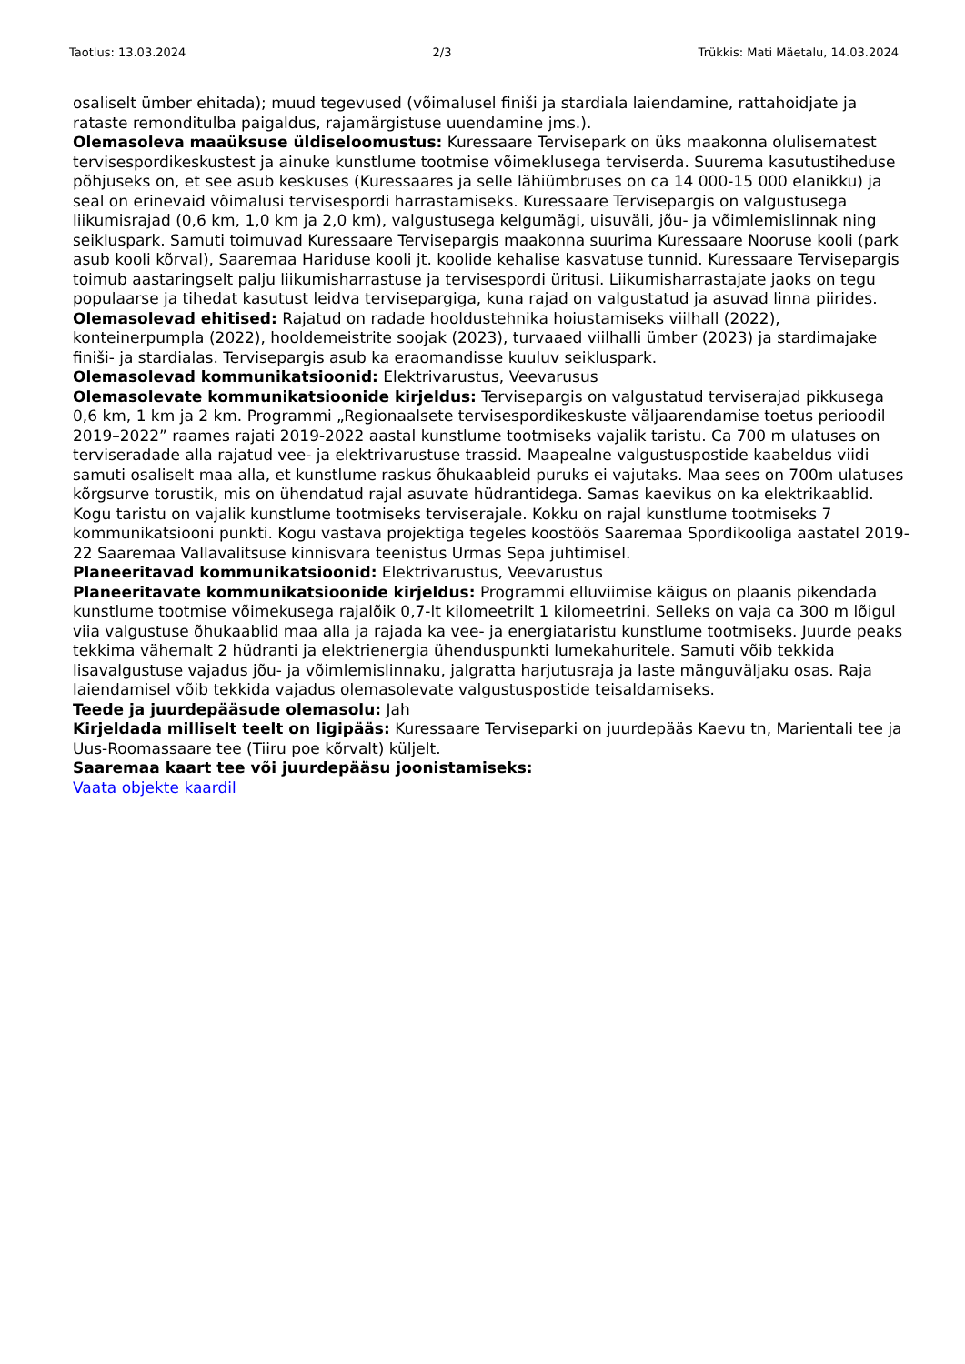Taotlus: 13.03.2024 2/3 Trükkis: Mati Mäetalu, 14.03.2024
osaliselt ümber ehitada); muud tegevused (võimalusel finiši ja stardiala laiendamine, rattahoidjate ja rataste remonditulba paigaldus, rajamärgistuse uuendamine jms.).
Olemasoleva maaüksuse üldiseloomustus: Kuressaare Tervisepark on üks maakonna olulisematest tervisespordikeskustest ja ainuke kunstlume tootmise võimeklusega terviserda. Suurema kasutustiheduse põhjuseks on, et see asub keskuses (Kuressaares ja selle lähiümbruses on ca 14 000-15 000 elanikku) ja seal on erinevaid võimalusi tervisespordi harrastamiseks. Kuressaare Tervisepargis on valgustusega liikumisrajad (0,6 km, 1,0 km ja 2,0 km), valgustusega kelgumägi, uisuväli, jõu- ja võimlemislinnak ning seikluspark. Samuti toimuvad Kuressaare Tervisepargis maakonna suurima Kuressaare Nooruse kooli (park asub kooli kõrval), Saaremaa Hariduse kooli jt. koolide kehalise kasvatuse tunnid. Kuressaare Tervisepargis toimub aastaringselt palju liikumisharrastuse ja tervisespordi üritusi. Liikumisharrastajate jaoks on tegu populaarse ja tihedat kasutust leidva tervisepargiga, kuna rajad on valgustatud ja asuvad linna piirides.
Olemasolevad ehitised: Rajatud on radade hooldustehnika hoiustamiseks viilhall (2022), konteinerpumpla (2022), hooldemeistrite soojak (2023), turvaaed viilhalli ümber (2023) ja stardimajake finiši- ja stardialas. Tervisepargis asub ka eraomandisse kuuluv seikluspark.
Olemasolevad kommunikatsioonid: Elektrivarustus, Veevarusus
Olemasolevate kommunikatsioonide kirjeldus: Tervisepargis on valgustatud terviserajad pikkusega 0,6 km, 1 km ja 2 km. Programmi „Regionaalsete tervisespordikeskuste väljaarendamise toetus perioodil 2019–2022” raames rajati 2019-2022 aastal kunstlume tootmiseks vajalik taristu. Ca 700 m ulatuses on terviseradade alla rajatud vee- ja elektrivarustuse trassid. Maapealne valgustuspostide kaabeldus viidi samuti osaliselt maa alla, et kunstlume raskus õhukaableid puruks ei vajutaks. Maa sees on 700m ulatuses kõrgsurve torustik, mis on ühendatud rajal asuvate hüdrantidega. Samas kaevikus on ka elektrikaablid. Kogu taristu on vajalik kunstlume tootmiseks terviserajale. Kokku on rajal kunstlume tootmiseks 7 kommunikatsiooni punkti. Kogu vastava projektiga tegeles koostöös Saaremaa Spordikooliga aastatel 2019-22 Saaremaa Vallavalitsuse kinnisvara teenistus Urmas Sepa juhtimisel.
Planeeritavad kommunikatsioonid: Elektrivarustus, Veevarustus
Planeeritavate kommunikatsioonide kirjeldus: Programmi elluviimise käigus on plaanis pikendada kunstlume tootmise võimekusega rajalõik 0,7-lt kilomeetrilt 1 kilomeetrini. Selleks on vaja ca 300 m lõigul viia valgustuse õhukaablid maa alla ja rajada ka vee- ja energiataristu kunstlume tootmiseks. Juurde peaks tekkima vähemalt 2 hüdranti ja elektrienergia ühenduspunkti lumekahuritele. Samuti võib tekkida lisavalgustuse vajadus jõu- ja võimlemislinnaku, jalgratta harjutusraja ja laste mänguväljaku osas. Raja laiendamisel võib tekkida vajadus olemasolevate valgustuspostide teisaldamiseks.
Teede ja juurdepääsude olemasolu: Jah
Kirjeldada milliselt teelt on ligipääs: Kuressaare Terviseparki on juurdepääs Kaevu tn, Marientali tee ja Uus-Roomassaare tee (Tiiru poe kõrvalt) küljelt.
Saaremaa kaart tee või juurdepääsu joonistamiseks:
Vaata objekte kaardil